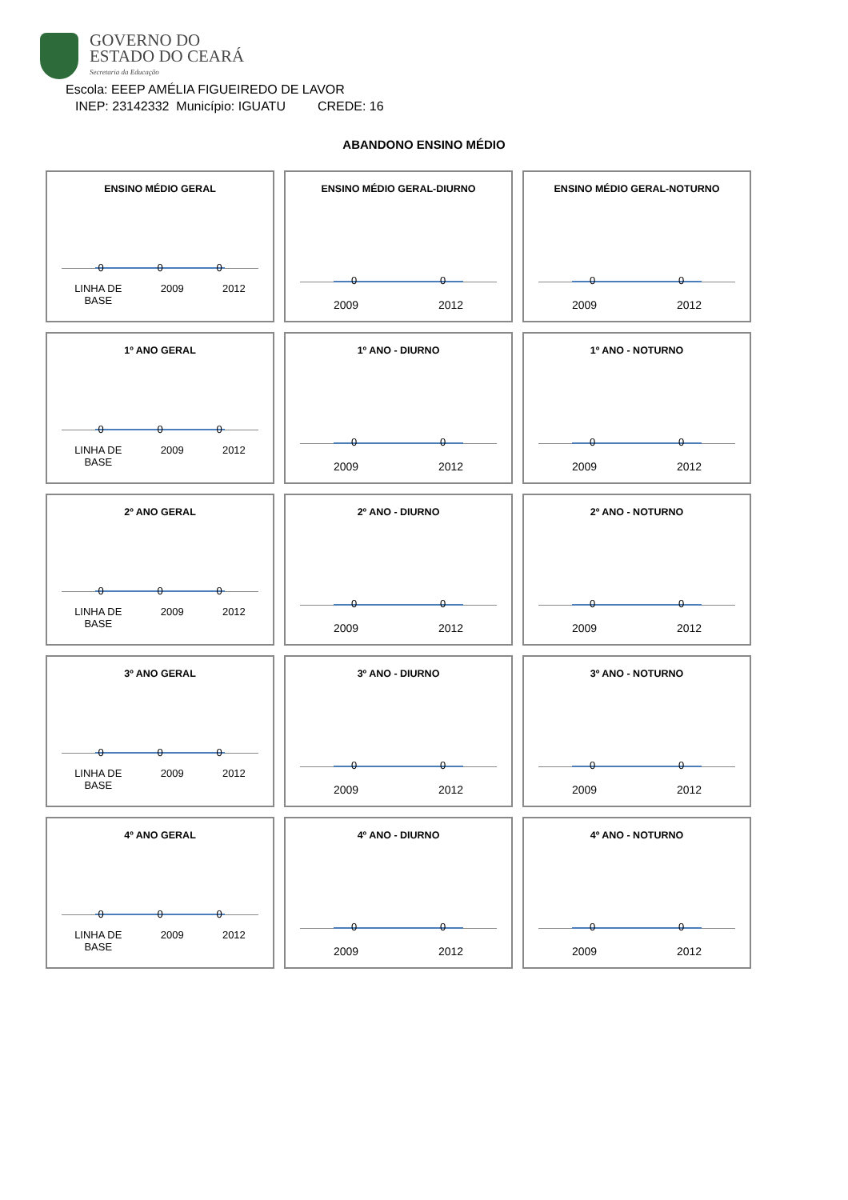GOVERNO DO
ESTADO DO CEARÁ
Secretaria da Educação
Escola: EEEP AMÉLIA FIGUEIREDO DE LAVOR
INEP: 23142332 Município: IGUATU CREDE: 16
ABANDONO ENSINO MÉDIO
ENSINO MÉDIO GERAL
0 0 0
LINHA DE
BASE 2009 2012
ENSINO MÉDIO GERAL-DIURNO
0 0
2009 2012
ENSINO MÉDIO GERAL-NOTURNO
0 0
2009 2012
1º ANO GERAL
0 0 0
LINHA DE
BASE 2009 2012
1º ANO - DIURNO
0 0
2009 2012
1º ANO - NOTURNO
0 0
2009 2012
2º ANO GERAL
0 0 0
LINHA DE
BASE 2009 2012
2º ANO - DIURNO
0 0
2009 2012
2º ANO - NOTURNO
0 0
2009 2012
3º ANO GERAL
0 0 0
LINHA DE
BASE 2009 2012
3º ANO - DIURNO
0 0
2009 2012
3º ANO - NOTURNO
0 0
2009 2012
4º ANO GERAL
0 0 0
LINHA DE
BASE 2009 2012
4º ANO - DIURNO
0 0
2009 2012
4º ANO - NOTURNO
0 0
2009 2012